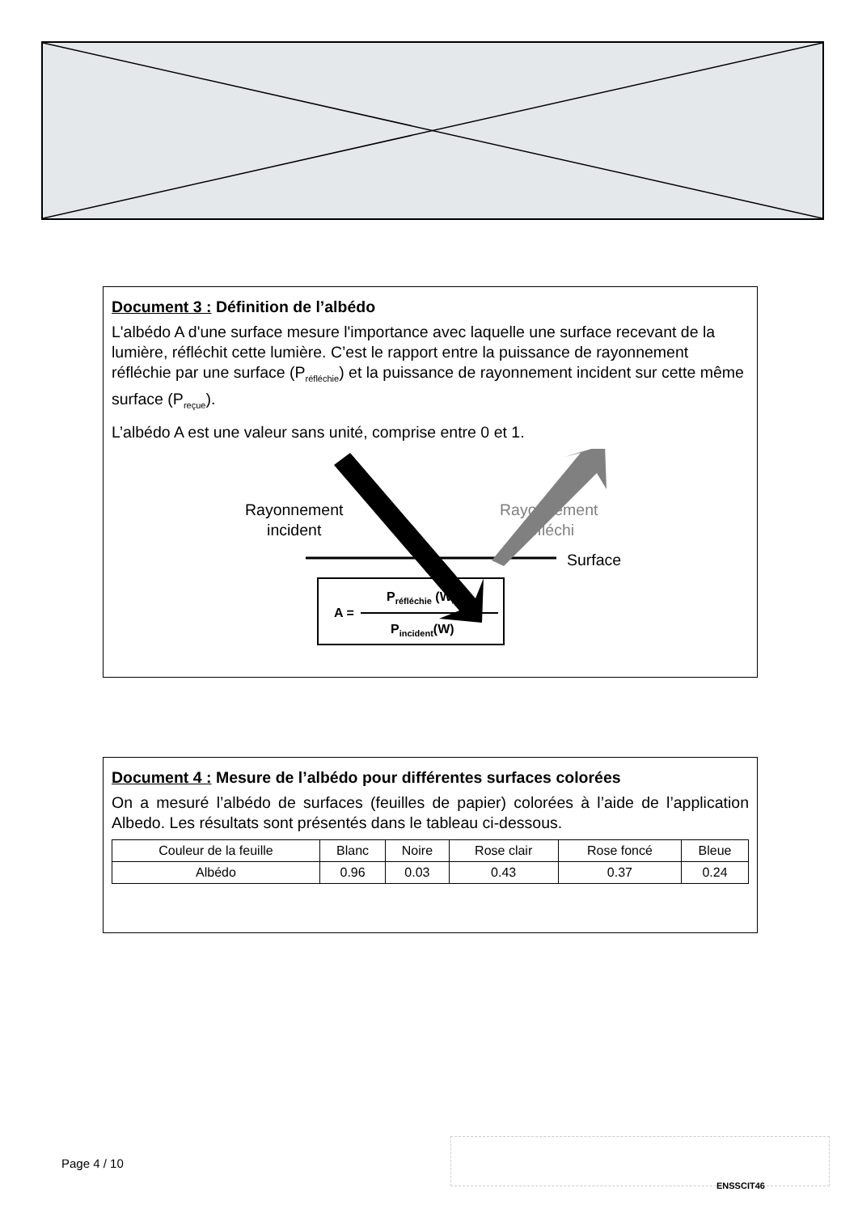Document 3 : Définition de l’albédo
L'albédo A d'une surface mesure l'importance avec laquelle une surface recevant de la lumière, réfléchit cette lumière. C’est le rapport entre la puissance de rayonnement réfléchie par une surface (P<sub>réfléchie</sub>) et la puissance de rayonnement incident sur cette même surface (P<sub>reçue</sub>).
L’albédo A est une valeur sans unité, comprise entre 0 et 1.
Rayonnement
incident
Rayonnement
réfléchi
Surface
A =
P<sub>réfléchie</sub> (W)
P<sub>incident</sub>(W)
Document 4 : Mesure de l’albédo pour différentes surfaces colorées
On a mesuré l’albédo de surfaces (feuilles de papier) colorées à l’aide de l’application Albedo. Les résultats sont présentés dans le tableau ci-dessous.
| Couleur de la feuille | Blanc | Noire | Rose clair | Rose foncé | Bleue |
| Albédo | 0.96 | 0.03 | 0.43 | 0.37 | 0.24 |
Page 4 / 10
ENSSCIT46